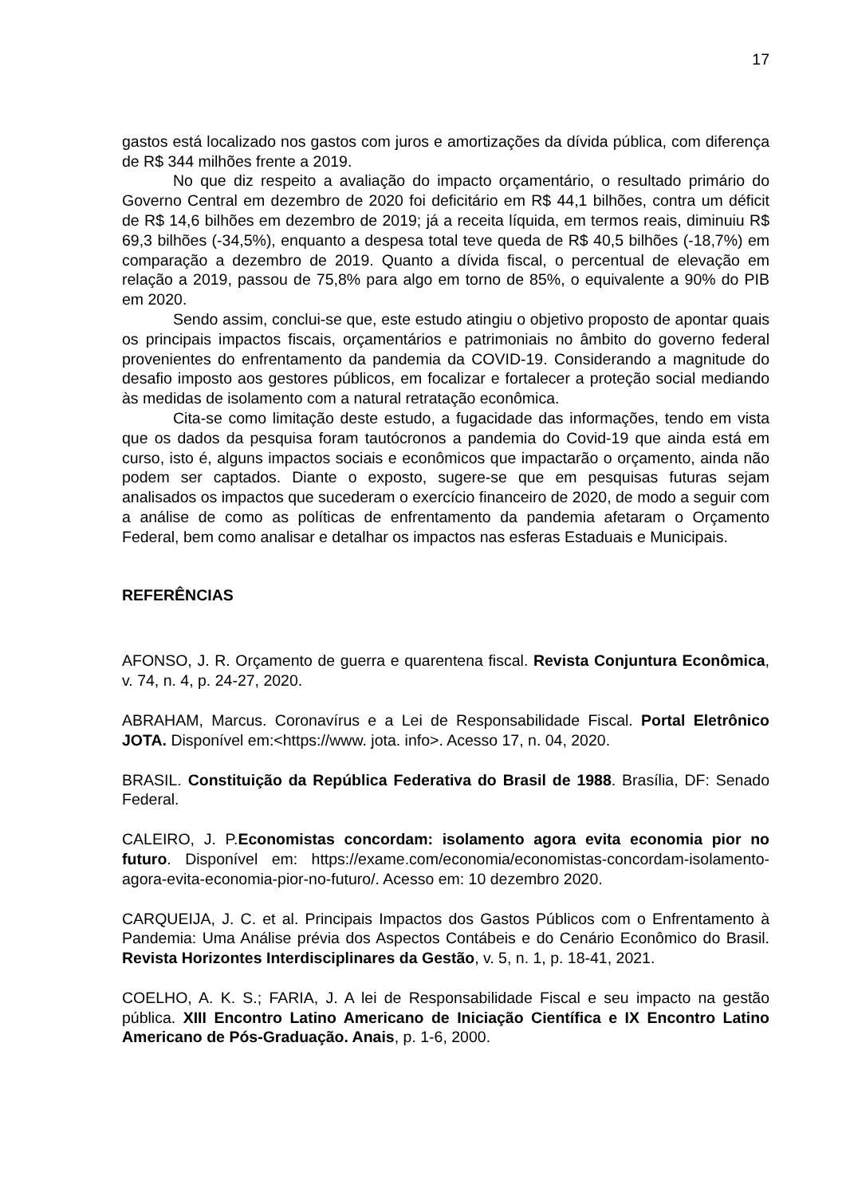17
gastos está localizado nos gastos com juros e amortizações da dívida pública, com diferença de R$ 344 milhões frente a 2019.
No que diz respeito a avaliação do impacto orçamentário, o resultado primário do Governo Central em dezembro de 2020 foi deficitário em R$ 44,1 bilhões, contra um déficit de R$ 14,6 bilhões em dezembro de 2019; já a receita líquida, em termos reais, diminuiu R$ 69,3 bilhões (-34,5%), enquanto a despesa total teve queda de R$ 40,5 bilhões (-18,7%) em comparação a dezembro de 2019. Quanto a dívida fiscal, o percentual de elevação em relação a 2019, passou de 75,8% para algo em torno de 85%, o equivalente a 90% do PIB em 2020.
Sendo assim, conclui-se que, este estudo atingiu o objetivo proposto de apontar quais os principais impactos fiscais, orçamentários e patrimoniais no âmbito do governo federal provenientes do enfrentamento da pandemia da COVID-19. Considerando a magnitude do desafio imposto aos gestores públicos, em focalizar e fortalecer a proteção social mediando às medidas de isolamento com a natural retratação econômica.
Cita-se como limitação deste estudo, a fugacidade das informações, tendo em vista que os dados da pesquisa foram tautócronos a pandemia do Covid-19 que ainda está em curso, isto é, alguns impactos sociais e econômicos que impactarão o orçamento, ainda não podem ser captados. Diante o exposto, sugere-se que em pesquisas futuras sejam analisados os impactos que sucederam o exercício financeiro de 2020, de modo a seguir com a análise de como as políticas de enfrentamento da pandemia afetaram o Orçamento Federal, bem como analisar e detalhar os impactos nas esferas Estaduais e Municipais.
REFERÊNCIAS
AFONSO, J. R. Orçamento de guerra e quarentena fiscal. Revista Conjuntura Econômica, v. 74, n. 4, p. 24-27, 2020.
ABRAHAM, Marcus. Coronavírus e a Lei de Responsabilidade Fiscal. Portal Eletrônico JOTA. Disponível em:<https://www. jota. info>. Acesso 17, n. 04, 2020.
BRASIL. Constituição da República Federativa do Brasil de 1988. Brasília, DF: Senado Federal.
CALEIRO, J. P.Economistas concordam: isolamento agora evita economia pior no futuro. Disponível em: https://exame.com/economia/economistas-concordam-isolamento-agora-evita-economia-pior-no-futuro/. Acesso em: 10 dezembro 2020.
CARQUEIJA, J. C. et al. Principais Impactos dos Gastos Públicos com o Enfrentamento à Pandemia: Uma Análise prévia dos Aspectos Contábeis e do Cenário Econômico do Brasil. Revista Horizontes Interdisciplinares da Gestão, v. 5, n. 1, p. 18-41, 2021.
COELHO, A. K. S.; FARIA, J. A lei de Responsabilidade Fiscal e seu impacto na gestão pública. XIII Encontro Latino Americano de Iniciação Científica e IX Encontro Latino Americano de Pós-Graduação. Anais, p. 1-6, 2000.